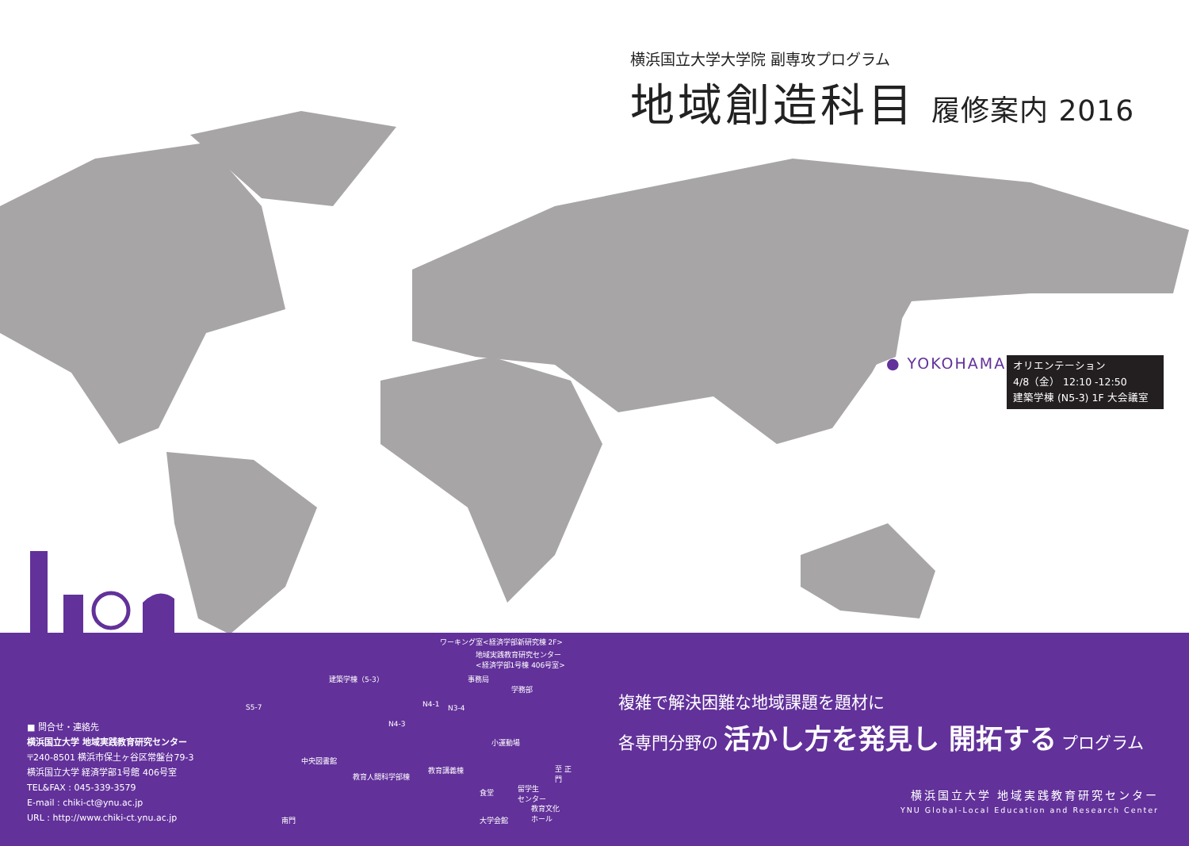横浜国立大学大学院 副専攻プログラム
地域創造科目 履修案内 2016
● YOKOHAMA
オリエンテーション
4/8（金） 12:10 -12:50
建築学棟 (N5-3) 1F 大会議室
■ 問合せ・連絡先
横浜国立大学 地域実践教育研究センター
〒240-8501 横浜市保土ヶ谷区常盤台79-3
横浜国立大学 経済学部1号館 406号室
TEL&FAX : 045-339-3579
E-mail : chiki-ct@ynu.ac.jp
URL : http://www.chiki-ct.ynu.ac.jp
ワーキング室<経済学部新研究棟 2F>
地域実践教育研究センター
<経済学部1号棟 406号室>
建築学棟（5-3） 事務局
学務部
S5-7 N4-1 N3-4
N4-3
小運動場
中央図書館
教育講義棟
教育人間科学部棟
至 正門
食堂
留学生
センター
教育文化
ホール
大学会館
南門
複雑で解決困難な地域課題を題材に
各専門分野の 活かし方を発見し 開拓する プログラム
横浜国立大学 地域実践教育研究センター
YNU Global-Local Education and Research Center